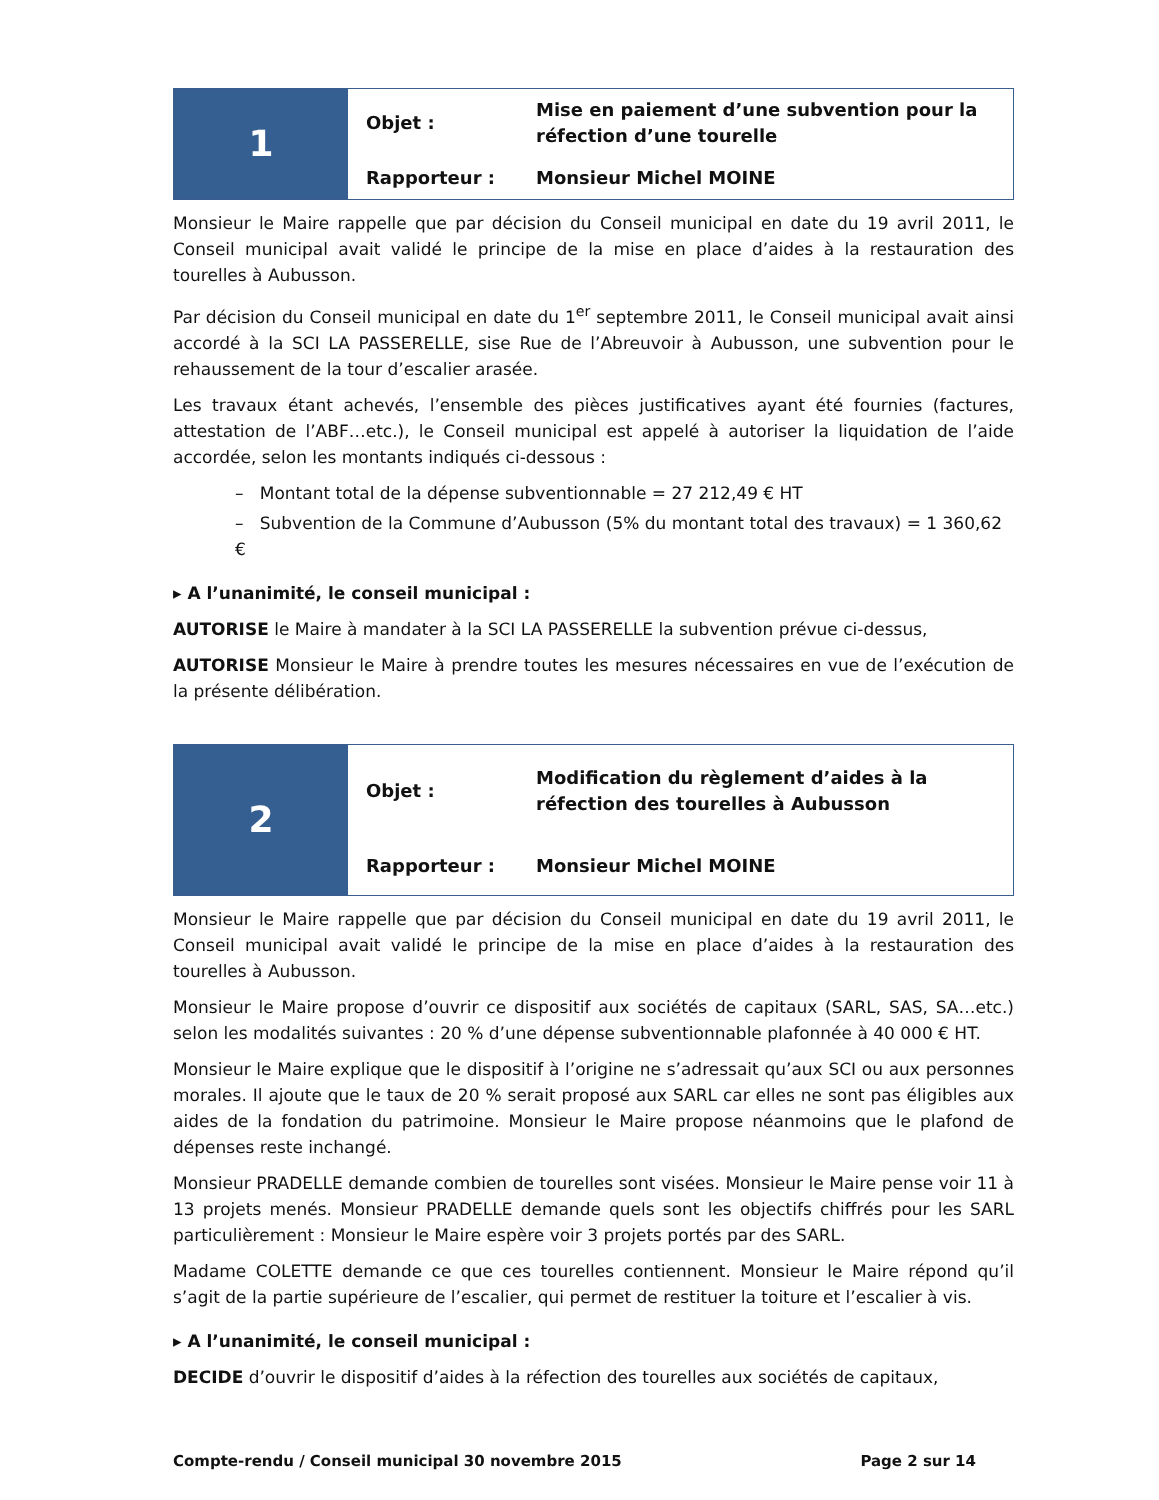| 1 | Objet : | Mise en paiement d’une subvention pour la réfection d’une tourelle |
| | Rapporteur : | Monsieur Michel MOINE |
Monsieur le Maire rappelle que par décision du Conseil municipal en date du 19 avril 2011, le Conseil municipal avait validé le principe de la mise en place d’aides à la restauration des tourelles à Aubusson.
Par décision du Conseil municipal en date du 1<sup>er</sup> septembre 2011, le Conseil municipal avait ainsi accordé à la SCI LA PASSERELLE, sise Rue de l’Abreuvoir à Aubusson, une subvention pour le rehaussement de la tour d’escalier arasée.
Les travaux étant achevés, l’ensemble des pièces justificatives ayant été fournies (factures, attestation de l’ABF…etc.), le Conseil municipal est appelé à autoriser la liquidation de l’aide accordée, selon les montants indiqués ci-dessous :
– Montant total de la dépense subventionnable = 27 212,49 € HT
– Subvention de la Commune d’Aubusson (5% du montant total des travaux) = 1 360,62 €
▸ A l’unanimité, le conseil municipal :
AUTORISE le Maire à mandater à la SCI LA PASSERELLE la subvention prévue ci-dessus,
AUTORISE Monsieur le Maire à prendre toutes les mesures nécessaires en vue de l’exécution de la présente délibération.
| 2 | Objet : | Modification du règlement d’aides à la réfection des tourelles à Aubusson |
| | Rapporteur : | Monsieur Michel MOINE |
Monsieur le Maire rappelle que par décision du Conseil municipal en date du 19 avril 2011, le Conseil municipal avait validé le principe de la mise en place d’aides à la restauration des tourelles à Aubusson.
Monsieur le Maire propose d’ouvrir ce dispositif aux sociétés de capitaux (SARL, SAS, SA…etc.) selon les modalités suivantes : 20 % d’une dépense subventionnable plafonnée à 40 000 € HT.
Monsieur le Maire explique que le dispositif à l’origine ne s’adressait qu’aux SCI ou aux personnes morales. Il ajoute que le taux de 20 % serait proposé aux SARL car elles ne sont pas éligibles aux aides de la fondation du patrimoine. Monsieur le Maire propose néanmoins que le plafond de dépenses reste inchangé.
Monsieur PRADELLE demande combien de tourelles sont visées. Monsieur le Maire pense voir 11 à 13 projets menés. Monsieur PRADELLE demande quels sont les objectifs chiffrés pour les SARL particulièrement : Monsieur le Maire espère voir 3 projets portés par des SARL.
Madame COLETTE demande ce que ces tourelles contiennent. Monsieur le Maire répond qu’il s’agit de la partie supérieure de l’escalier, qui permet de restituer la toiture et l’escalier à vis.
▸ A l’unanimité, le conseil municipal :
DECIDE d’ouvrir le dispositif d’aides à la réfection des tourelles aux sociétés de capitaux,
Compte-rendu / Conseil municipal 30 novembre 2015 Page 2 sur 14